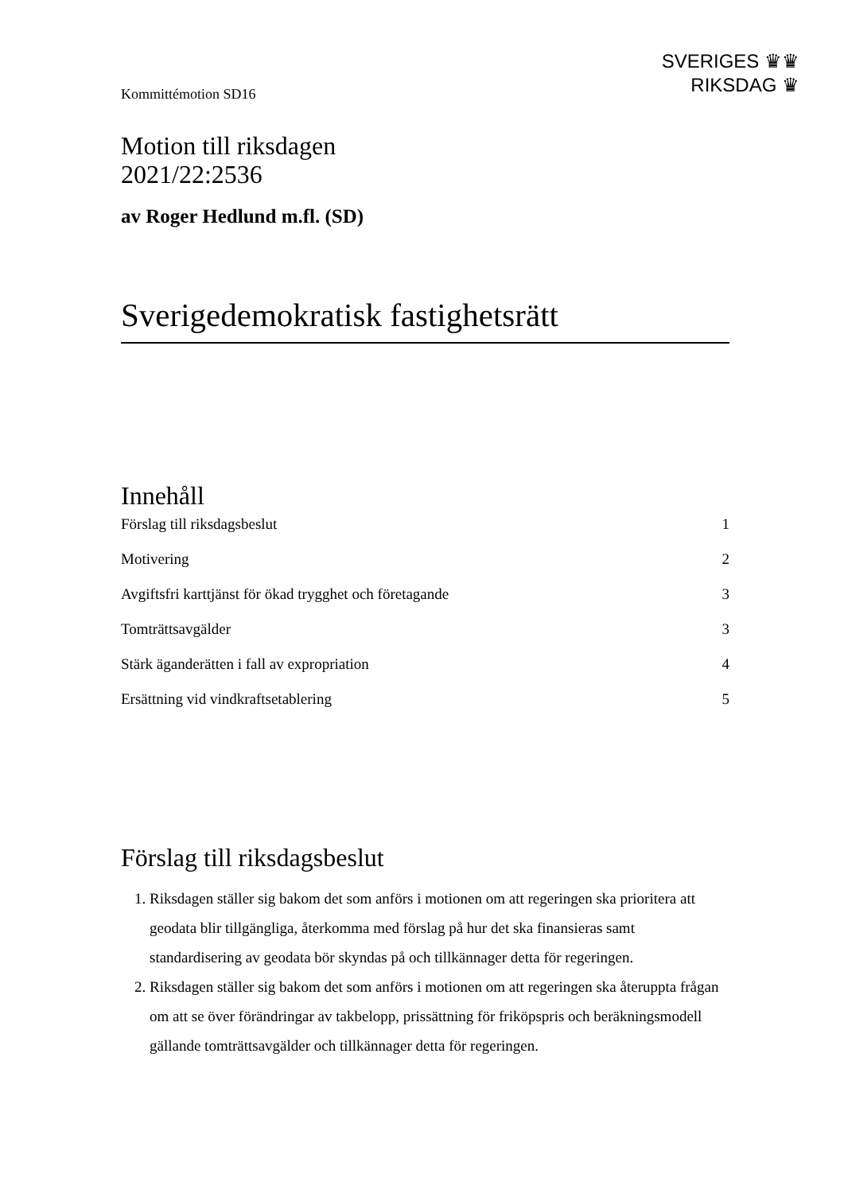SVERIGES ♛♛
RIKSDAG ♛
Kommittémotion SD16
Motion till riksdagen
2021/22:2536
av Roger Hedlund m.fl. (SD)
Sverigedemokratisk fastighetsrätt
Innehåll
Förslag till riksdagsbeslut 1
Motivering 2
Avgiftsfri karttjänst för ökad trygghet och företagande 3
Tomträttsavgälder 3
Stärk äganderätten i fall av expropriation 4
Ersättning vid vindkraftsetablering 5
Förslag till riksdagsbeslut
1. Riksdagen ställer sig bakom det som anförs i motionen om att regeringen ska prioritera att geodata blir tillgängliga, återkomma med förslag på hur det ska finansieras samt standardisering av geodata bör skyndas på och tillkännager detta för regeringen.
2. Riksdagen ställer sig bakom det som anförs i motionen om att regeringen ska återuppta frågan om att se över förändringar av takbelopp, prissättning för friköpspris och beräkningsmodell gällande tomträttsavgälder och tillkännager detta för regeringen.